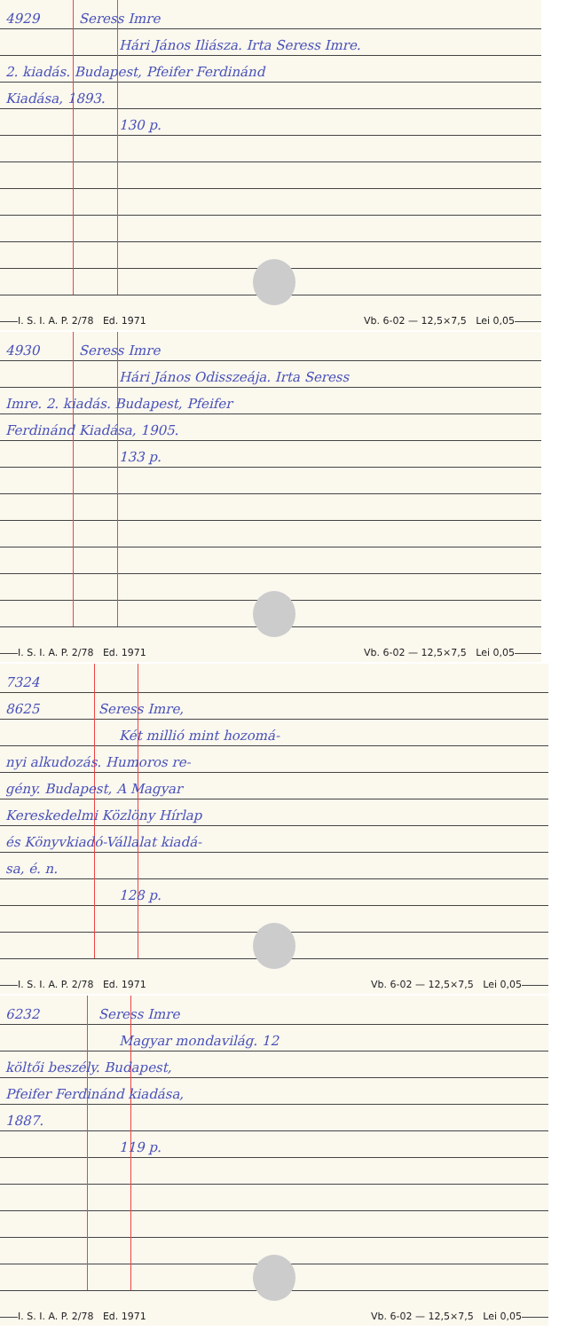4929 Seress Imre
Hári János Iliásza. Irta Seress Imre.
2. kiadás. Budapest, Pfeifer Ferdinánd
Kiadása, 1893.
130 p.
I. S. I. A. P. 2/78 Ed. 1971 Vb. 6-02 — 12,5×7,5 Lei 0,05
4930 Seress Imre
Hári János Odisszeája. Irta Seress
Imre. 2. kiadás. Budapest, Pfeifer
Ferdinánd Kiadása, 1905.
133 p.
I. S. I. A. P. 2/78 Ed. 1971 Vb. 6-02 — 12,5×7,5 Lei 0,05
7324
8625 Seress Imre,
Két millió mint hozomá-
nyi alkudozás. Humoros re-
gény. Budapest, A Magyar
Kereskedelmi Közlöny Hírlap
és Könyvkiadó-Vállalat kiadá-
sa, é. n.
128 p.
I. S. I. A. P. 2/78 Ed. 1971 Vb. 6-02 — 12,5×7,5 Lei 0,05
6232 Seress Imre
Magyar mondavilág. 12
költői beszély. Budapest,
Pfeifer Ferdinánd kiadása,
1887.
119 p.
I. S. I. A. P. 2/78 Ed. 1971 Vb. 6-02 — 12,5×7,5 Lei 0,05